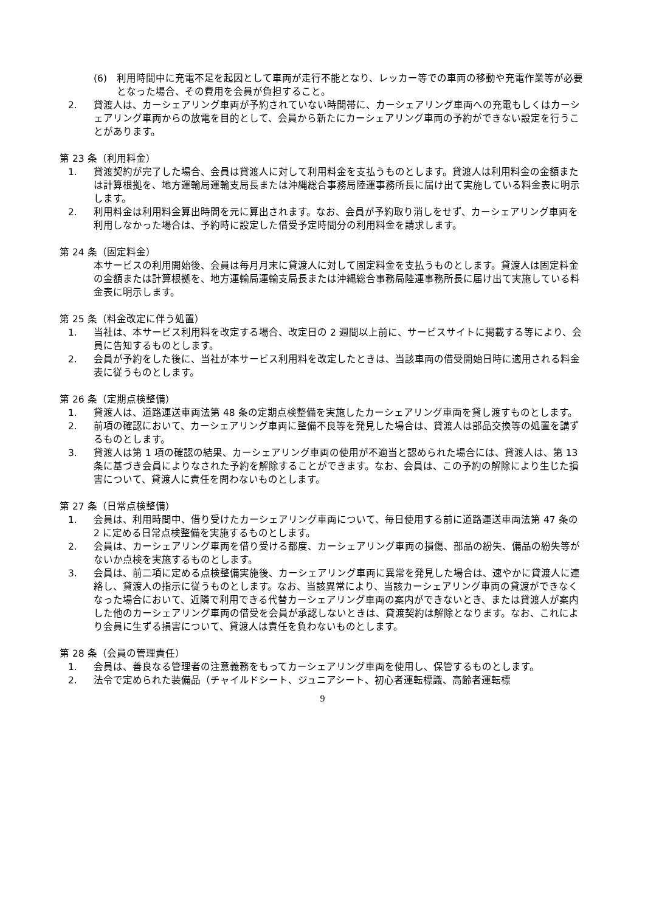(6) 利用時間中に充電不足を起因として車両が走行不能となり、レッカー等での車両の移動や充電作業等が必要となった場合、その費用を会員が負担すること。
2. 貸渡人は、カーシェアリング車両が予約されていない時間帯に、カーシェアリング車両への充電もしくはカーシェアリング車両からの放電を目的として、会員から新たにカーシェアリング車両の予約ができない設定を行うことがあります。
第 23 条（利用料金）
1. 貸渡契約が完了した場合、会員は貸渡人に対して利用料金を支払うものとします。貸渡人は利用料金の金額または計算根拠を、地方運輸局運輸支局長または沖縄総合事務局陸運事務所長に届け出て実施している料金表に明示します。
2. 利用料金は利用料金算出時間を元に算出されます。なお、会員が予約取り消しをせず、カーシェアリング車両を利用しなかった場合は、予約時に設定した借受予定時間分の利用料金を請求します。
第 24 条（固定料金）
本サービスの利用開始後、会員は毎月月末に貸渡人に対して固定料金を支払うものとします。貸渡人は固定料金の金額または計算根拠を、地方運輸局運輸支局長または沖縄総合事務局陸運事務所長に届け出て実施している料金表に明示します。
第 25 条（料金改定に伴う処置）
1. 当社は、本サービス利用料を改定する場合、改定日の 2 週間以上前に、サービスサイトに掲載する等により、会員に告知するものとします。
2. 会員が予約をした後に、当社が本サービス利用料を改定したときは、当該車両の借受開始日時に適用される料金表に従うものとします。
第 26 条（定期点検整備）
1. 貸渡人は、道路運送車両法第 48 条の定期点検整備を実施したカーシェアリング車両を貸し渡すものとします。
2. 前項の確認において、カーシェアリング車両に整備不良等を発見した場合は、貸渡人は部品交換等の処置を講ずるものとします。
3. 貸渡人は第 1 項の確認の結果、カーシェアリング車両の使用が不適当と認められた場合には、貸渡人は、第 13 条に基づき会員によりなされた予約を解除することができます。なお、会員は、この予約の解除により生じた損害について、貸渡人に責任を問わないものとします。
第 27 条（日常点検整備）
1. 会員は、利用時間中、借り受けたカーシェアリング車両について、毎日使用する前に道路運送車両法第 47 条の 2 に定める日常点検整備を実施するものとします。
2. 会員は、カーシェアリング車両を借り受ける都度、カーシェアリング車両の損傷、部品の紛失、備品の紛失等がないか点検を実施するものとします。
3. 会員は、前二項に定める点検整備実施後、カーシェアリング車両に異常を発見した場合は、速やかに貸渡人に連絡し、貸渡人の指示に従うものとします。なお、当該異常により、当該カーシェアリング車両の貸渡ができなくなった場合において、近隣で利用できる代替カーシェアリング車両の案内ができないとき、または貸渡人が案内した他のカーシェアリング車両の借受を会員が承認しないときは、貸渡契約は解除となります。なお、これにより会員に生ずる損害について、貸渡人は責任を負わないものとします。
第 28 条（会員の管理責任）
1. 会員は、善良なる管理者の注意義務をもってカーシェアリング車両を使用し、保管するものとします。
2. 法令で定められた装備品（チャイルドシート、ジュニアシート、初心者運転標識、高齢者運転標
9